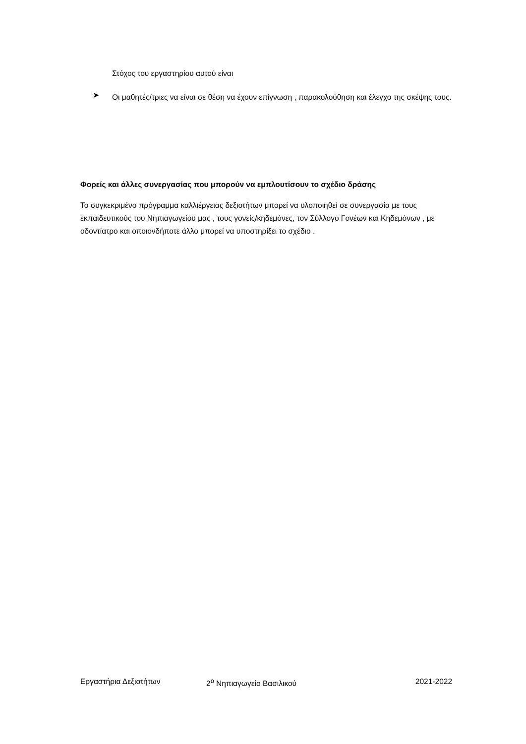Στόχος του εργαστηρίου αυτού είναι
➤
Οι μαθητές/τριες να είναι σε θέση να έχουν επίγνωση , παρακολούθηση και έλεγχο της σκέψης τους.
Φορείς και άλλες συνεργασίας που μπορούν να εμπλουτίσουν το σχέδιο δράσης
Το συγκεκριμένο πρόγραμμα καλλιέργειας δεξιοτήτων μπορεί να υλοποιηθεί σε συνεργασία με τους εκπαιδευτικούς του Νηπιαγωγείου μας , τους γονείς/κηδεμόνες, τον Σύλλογο Γονέων και Κηδεμόνων , με οδοντίατρο και οποιονδήποτε άλλο μπορεί να υποστηρίξει το σχέδιο .
Εργαστήρια Δεξιοτήτων 2<sup>ο</sup> Νηπιαγωγείο Βασιλικού 2021-2022